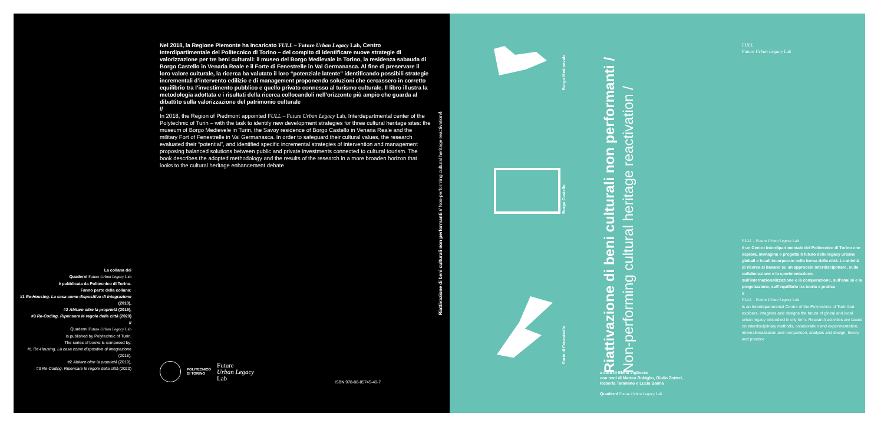La collana dei
Quaderni Future Urban Legacy Lab
è pubblicata da Politecnico di Torino.
Fanno parte della collana:
#1 Re-Housing. La casa come dispositivo di integrazione (2018),
#2 Abitare oltre la proprietà (2019),
#3 Re-Coding. Ripensare le regole della città (2020)
//
Quaderni Future Urban Legacy Lab
is published by Polytechnic of Turin.
The series of books is composed by:
#1 Re-Housing. La casa come dispositivo di integrazione (2018),
#2 Abitare oltre la proprietà (2019),
#3 Re-Coding. Ripensare le regole della città (2020)
Nel 2018, la Regione Piemonte ha incaricato FULL – Future Urban Legacy Lab, Centro Interdipartimentale del Politecnico di Torino – del compito di identificare nuove strategie di valorizzazione per tre beni culturali: il museo del Borgo Medievale in Torino, la residenza sabauda di Borgo Castello in Venaria Reale e il Forte di Fenestrelle in Val Germanasca. Al fine di preservare il loro valore culturale, la ricerca ha valutato il loro “potenziale latente” identificando possibili strategie incrementali d’intervento edilizio e di management proponendo soluzioni che cercassero in corretto equilibrio tra l’investimento pubblico e quello privato connesso al turismo culturale. Il libro illustra la metodologia adottata e i risultati della ricerca collocandoli nell’orizzonte più ampio che guarda al dibattito sulla valorizzazione del patrimonio culturale
//
In 2018, the Region of Piedmont appointed FULL – Future Urban Legacy Lab, Interdepartmental center of the Polytechnic of Turin – with the task to identify new development strategies for three cultural heritage sites: the museum of Borgo Medievele in Turin, the Savoy residence of Borgo Castello in Venaria Reale and the military Fort of Fenestrelle in Val Germanasca. In order to safeguard their cultural values, the research evaluated their “potential”, and identified specific incremental strategies of intervention and management proposing balanced solutions between public and private investments connected to cultural tourism. The book describes the adopted methodology and the results of the research in a more broaden horizon that looks to the cultural heritage enhancement debate
POLITECNICO
DI TORINO Future
Urban Legacy
Lab
ISBN 978-88-85745-40-7
Riattivazione di beni culturali non performanti // Non-performing cultural heritage reactivation 4
Borgo Medioevale
Borgo Castello
Forte di Fenestrelle
Riattivazione di beni culturali non performanti /
Non-performing cultural heritage reactivation /
a cura di Elena Vigliocco
con testi di Matteo Robiglio, Giulio Zotteri,
Roberta Taramino e Lucia Baima
Quaderni Future Urban Legacy Lab
FULL
Future Urban Legacy Lab
FULL – Future Urban Legacy Lab
è un Centro Interdipartimentale del Politecnico di Torino che esplora, immagina e progetta il futuro delle legacy urbane globali e locali incorporate nella forma della città. Le attività di ricerca si basano su un approccio interdisciplinare, sulla collaborazione e la sperimentazione, sull’internazionalizzazione e la comparazione, sull’analisi e la progettazione, sull’equilibrio tra teoria e pratica
//
FULL – Future Urban Legacy Lab
is an Interdepartmental Centre of the Polytechnic of Turin that explores, imagines and designs the future of global and local urban legacy embodied in city form. Research activities are based on interdisciplinary methods, collaboration and experimentation, internationalization and comparison, analysis and design, theory and practice